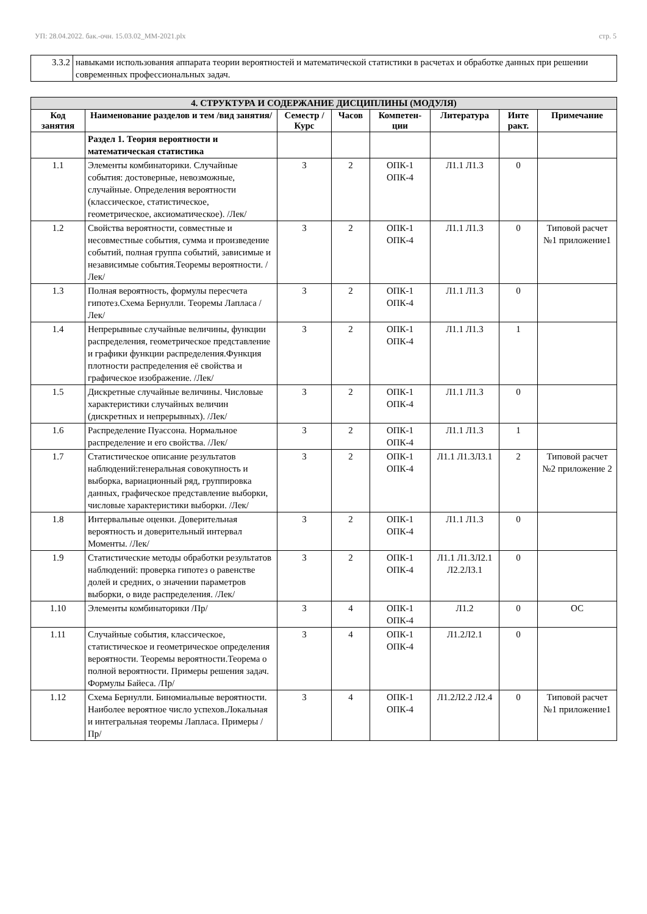УП: 28.04.2022. бак.-очн. 15.03.02_ММ-2021.plx стр. 5
| 3.3.2 | навыками использования аппарата теории вероятностей и математической статистики в расчетах и обработке данных при решении современных профессиональных задач. |
| 4. СТРУКТУРА И СОДЕРЖАНИЕ ДИСЦИПЛИНЫ (МОДУЛЯ) | | | | | | | |
| --- | --- | --- | --- | --- | --- | --- | --- |
| Код занятия | Наименование разделов и тем /вид занятия/ | Семестр / Курс | Часов | Компетен-ции | Литература | Инте ракт. | Примечание |
| | Раздел 1. Теория вероятности и математическая статистика | | | | | | |
| 1.1 | Элементы комбинаторики. Случайные события: достоверные, невозможные, случайные. Определения вероятности (классическое, статистическое, геометрическое, аксиоматическое). /Лек/ | 3 | 2 | ОПК-1 ОПК-4 | Л1.1 Л1.3 | 0 | |
| 1.2 | Свойства вероятности, совместные и несовместные события, сумма и произведение событий, полная группа событий, зависимые и независимые события.Теоремы вероятности. /Лек/ | 3 | 2 | ОПК-1 ОПК-4 | Л1.1 Л1.3 | 0 | Типовой расчет №1 приложение1 |
| 1.3 | Полная вероятность, формулы пересчета гипотез.Схема Бернулли. Теоремы Лапласа /Лек/ | 3 | 2 | ОПК-1 ОПК-4 | Л1.1 Л1.3 | 0 | |
| 1.4 | Непрерывные случайные величины, функции распределения, геометрическое представление и графики функции распределения.Функция плотности распределения её свойства и графическое изображение. /Лек/ | 3 | 2 | ОПК-1 ОПК-4 | Л1.1 Л1.3 | 1 | |
| 1.5 | Дискретные случайные величины. Числовые характеристики случайных величин (дискретных и непрерывных). /Лек/ | 3 | 2 | ОПК-1 ОПК-4 | Л1.1 Л1.3 | 0 | |
| 1.6 | Распределение Пуассона. Нормальное распределение и его свойства. /Лек/ | 3 | 2 | ОПК-1 ОПК-4 | Л1.1 Л1.3 | 1 | |
| 1.7 | Статистическое описание результатов наблюдений:генеральная совокупность и выборка, вариационный ряд, группировка данных, графическое представление выборки, числовые характеристики выборки. /Лек/ | 3 | 2 | ОПК-1 ОПК-4 | Л1.1 Л1.3Л3.1 | 2 | Типовой расчет №2 приложение 2 |
| 1.8 | Интервальные оценки. Доверительная вероятность и доверительный интервал Моменты. /Лек/ | 3 | 2 | ОПК-1 ОПК-4 | Л1.1 Л1.3 | 0 | |
| 1.9 | Статистические методы обработки результатов наблюдений: проверка гипотез о равенстве долей и средних, о значении параметров выборки, о виде распределения. /Лек/ | 3 | 2 | ОПК-1 ОПК-4 | Л1.1 Л1.3Л2.1 Л2.2Л3.1 | 0 | |
| 1.10 | Элементы комбинаторики /Пр/ | 3 | 4 | ОПК-1 ОПК-4 | Л1.2 | 0 | ОС |
| 1.11 | Случайные события, классическое, статистическое и геометрическое определения вероятности. Теоремы вероятности.Теорема о полной вероятности. Примеры решения задач. Формулы Байеса. /Пр/ | 3 | 4 | ОПК-1 ОПК-4 | Л1.2Л2.1 | 0 | |
| 1.12 | Схема Бернулли. Биномиальные вероятности. Наиболее вероятное число успехов.Локальная и интегральная теоремы Лапласа. Примеры /Пр/ | 3 | 4 | ОПК-1 ОПК-4 | Л1.2Л2.2 Л2.4 | 0 | Типовой расчет №1 приложение1 |